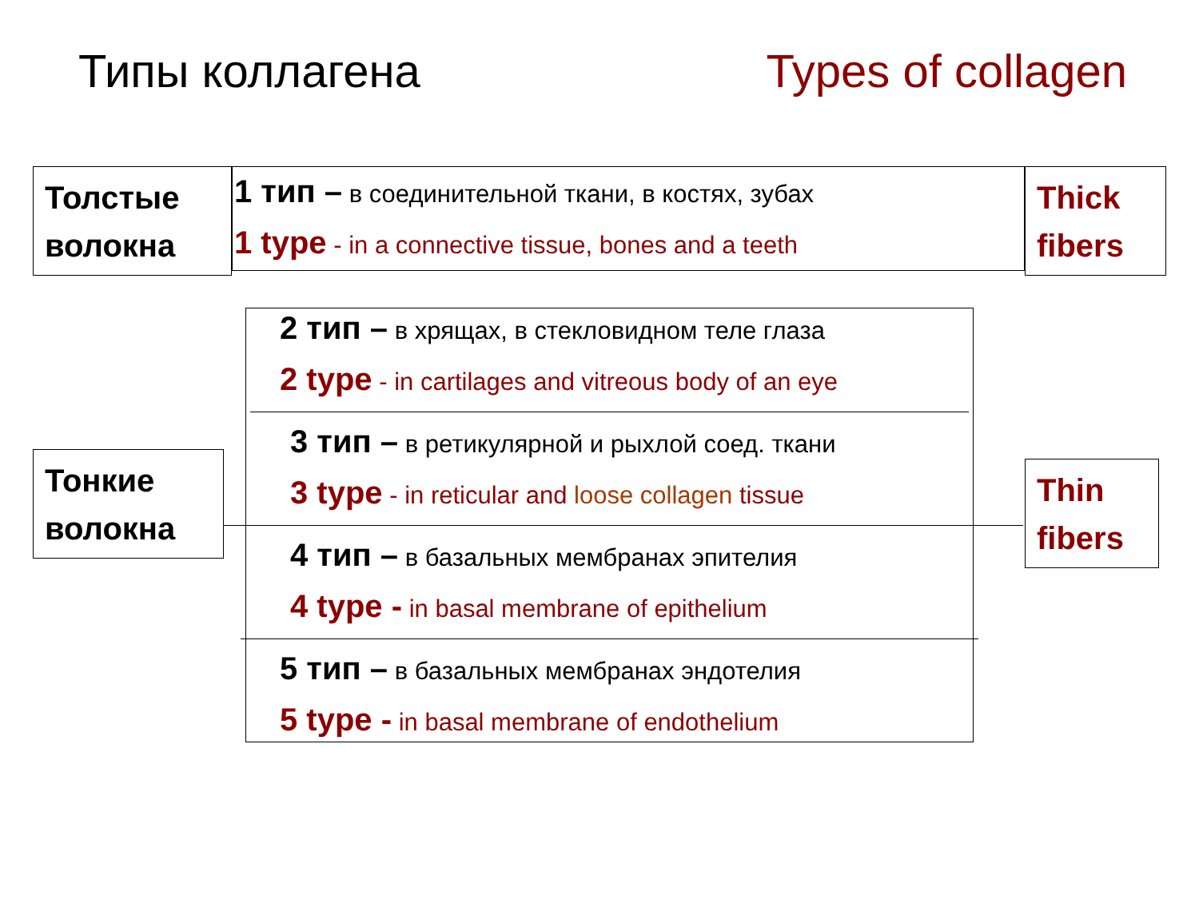Типы коллагена Types of collagen
Толстые волокна
1 тип – в соединительной ткани, в костях, зубах
1 type - in a connective tissue, bones and a teeth
Thick fibers
2 тип – в хрящах, в стекловидном теле глаза
2 type - in cartilages and vitreous body of an eye
3 тип – в ретикулярной и рыхлой соед. ткани
3 type - in reticular and loose collagen tissue
4 тип – в базальных мембранах эпителия
4 type - in basal membrane of epithelium
5 тип – в базальных мембранах эндотелия
5 type - in basal membrane of endothelium
Тонкие волокна
Thin fibers